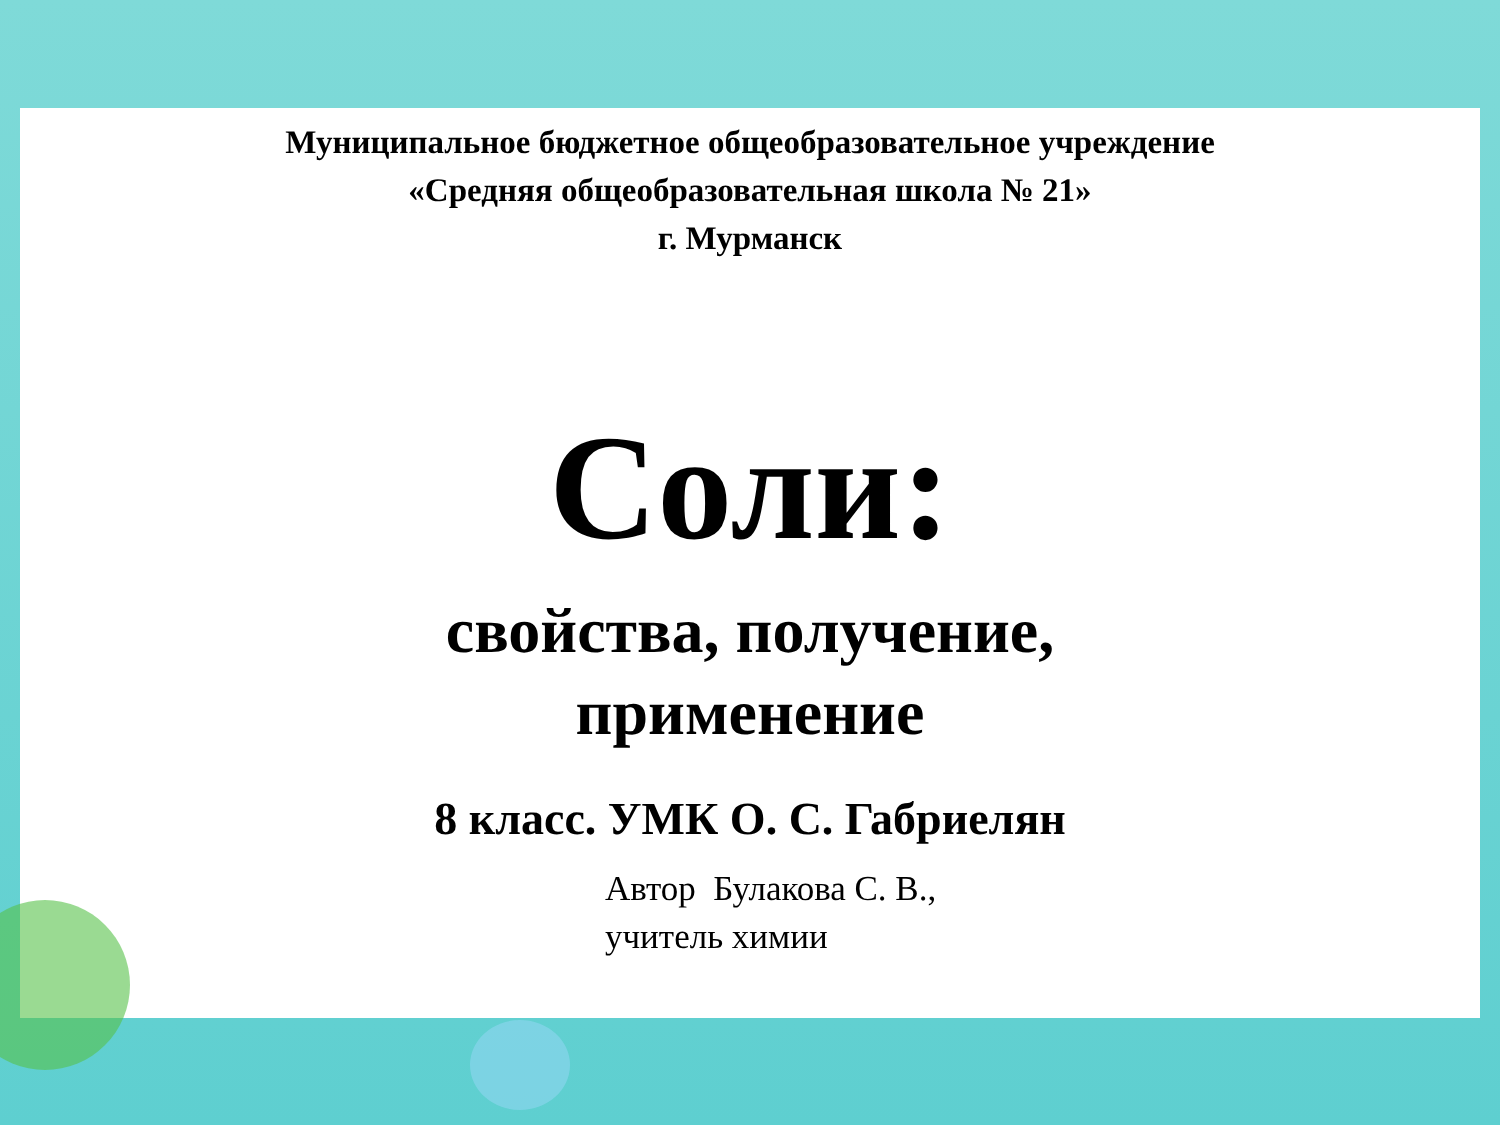Муниципальное бюджетное общеобразовательное учреждение
«Средняя общеобразовательная школа № 21»
г. Мурманск
Соли:
свойства, получение,
применение
8 класс. УМК О. С. Габриелян
Автор Булакова С. В.,
учитель химии